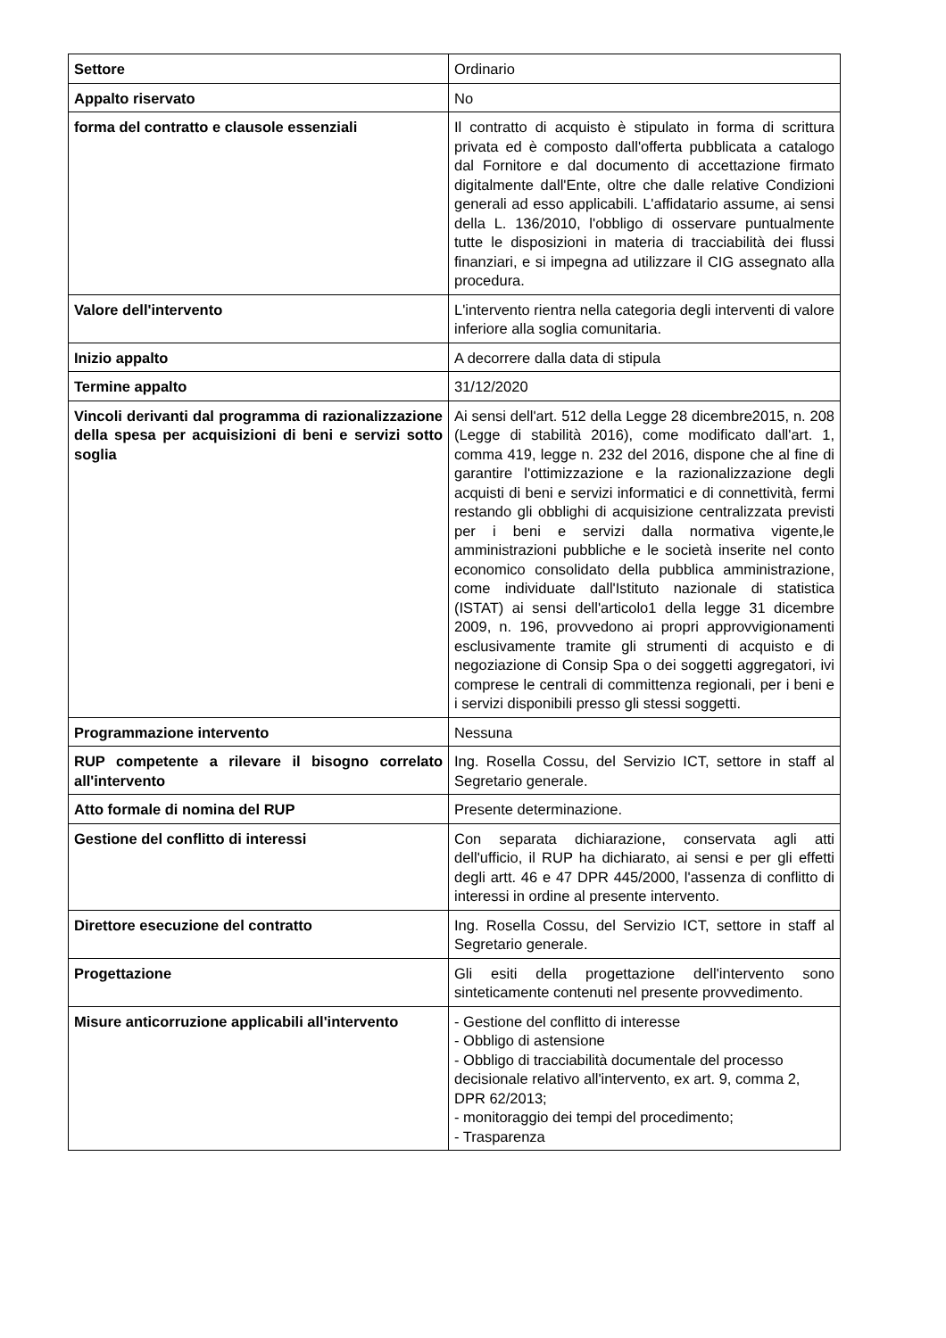| Settore | Ordinario |
| Appalto riservato | No |
| forma del contratto e clausole essenziali | Il contratto di acquisto è stipulato in forma di scrittura privata ed è composto dall'offerta pubblicata a catalogo dal Fornitore e dal documento di accettazione firmato digitalmente dall'Ente, oltre che dalle relative Condizioni generali ad esso applicabili. L'affidatario assume, ai sensi della L. 136/2010, l'obbligo di osservare puntualmente tutte le disposizioni in materia di tracciabilità dei flussi finanziari, e si impegna ad utilizzare il CIG assegnato alla procedura. |
| Valore dell'intervento | L'intervento rientra nella categoria degli interventi di valore inferiore alla soglia comunitaria. |
| Inizio appalto | A decorrere dalla data di stipula |
| Termine appalto | 31/12/2020 |
| Vincoli derivanti dal programma di razionalizzazione della spesa per acquisizioni di beni e servizi sotto soglia | Ai sensi dell'art. 512 della Legge 28 dicembre2015, n. 208 (Legge di stabilità 2016), come modificato dall'art. 1, comma 419, legge n. 232 del 2016, dispone che al fine di garantire l'ottimizzazione e la razionalizzazione degli acquisti di beni e servizi informatici e di connettività, fermi restando gli obblighi di acquisizione centralizzata previsti per i beni e servizi dalla normativa vigente,le amministrazioni pubbliche e le società inserite nel conto economico consolidato della pubblica amministrazione, come individuate dall'Istituto nazionale di statistica (ISTAT) ai sensi dell'articolo1 della legge 31 dicembre 2009, n. 196, provvedono ai propri approvvigionamenti esclusivamente tramite gli strumenti di acquisto e di negoziazione di Consip Spa o dei soggetti aggregatori, ivi comprese le centrali di committenza regionali, per i beni e i servizi disponibili presso gli stessi soggetti. |
| Programmazione intervento | Nessuna |
| RUP competente a rilevare il bisogno correlato all'intervento | Ing. Rosella Cossu, del Servizio ICT, settore in staff al Segretario generale. |
| Atto formale di nomina del RUP | Presente determinazione. |
| Gestione del conflitto di interessi | Con separata dichiarazione, conservata agli atti dell'ufficio, il RUP ha dichiarato, ai sensi e per gli effetti degli artt. 46 e 47 DPR 445/2000, l'assenza di conflitto di interessi in ordine al presente intervento. |
| Direttore esecuzione del contratto | Ing. Rosella Cossu, del Servizio ICT, settore in staff al Segretario generale. |
| Progettazione | Gli esiti della progettazione dell'intervento sono sinteticamente contenuti nel presente provvedimento. |
| Misure anticorruzione applicabili all'intervento | - Gestione del conflitto di interesse - Obbligo di astensione - Obbligo di tracciabilità documentale del processo decisionale relativo all'intervento, ex art. 9, comma 2, DPR 62/2013; - monitoraggio dei tempi del procedimento; - Trasparenza |